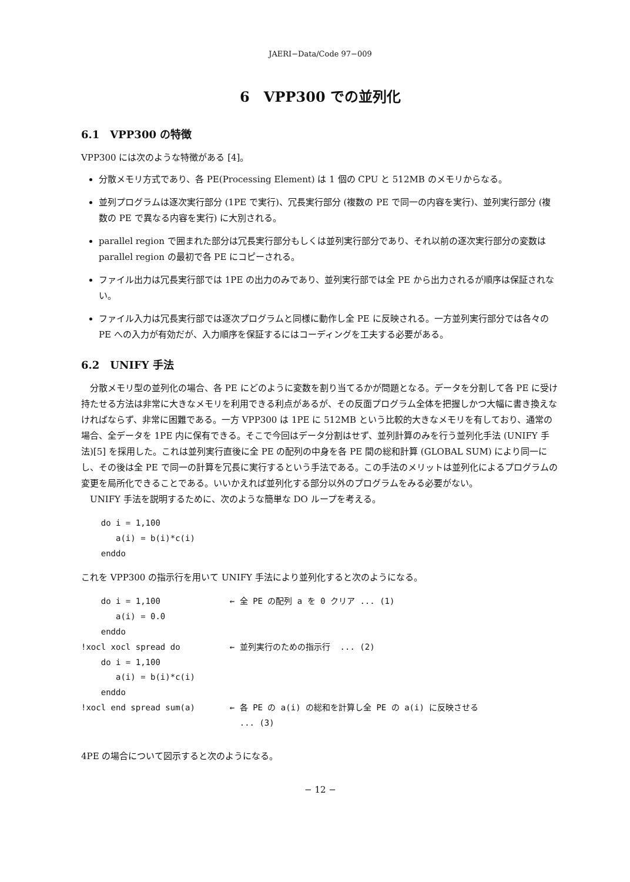JAERI−Data/Code 97−009
6　VPP300 での並列化
6.1　VPP300 の特徴
VPP300 には次のような特徴がある [4]。
分散メモリ方式であり、各 PE(Processing Element) は 1 個の CPU と 512MB のメモリからなる。
並列プログラムは逐次実行部分 (1PE で実行)、冗長実行部分 (複数の PE で同一の内容を実行)、並列実行部分 (複数の PE で異なる内容を実行) に大別される。
parallel region で囲まれた部分は冗長実行部分もしくは並列実行部分であり、それ以前の逐次実行部分の変数は parallel region の最初で各 PE にコピーされる。
ファイル出力は冗長実行部では 1PE の出力のみであり、並列実行部では全 PE から出力されるが順序は保証されない。
ファイル入力は冗長実行部では逐次プログラムと同様に動作し全 PE に反映される。一方並列実行部分では各々の PE への入力が有効だが、入力順序を保証するにはコーディングを工夫する必要がある。
6.2　UNIFY 手法
　分散メモリ型の並列化の場合、各 PE にどのように変数を割り当てるかが問題となる。データを分割して各 PE に受け持たせる方法は非常に大きなメモリを利用できる利点があるが、その反面プログラム全体を把握しかつ大幅に書き換えなければならず、非常に困難である。一方 VPP300 は 1PE に 512MB という比較的大きなメモリを有しており、通常の場合、全データを 1PE 内に保有できる。そこで今回はデータ分割はせず、並列計算のみを行う並列化手法 (UNIFY 手法)[5] を採用した。これは並列実行直後に全 PE の配列の中身を各 PE 間の総和計算 (GLOBAL SUM) により同一にし、その後は全 PE で同一の計算を冗長に実行するという手法である。この手法のメリットは並列化によるプログラムの変更を局所化できることである。いいかえれば並列化する部分以外のプログラムをみる必要がない。
　UNIFY 手法を説明するために、次のような簡単な DO ループを考える。
    do i = 1,100
       a(i) = b(i)*c(i)
    enddo
これを VPP300 の指示行を用いて UNIFY 手法により並列化すると次のようになる。
    do i = 1,100              ← 全 PE の配列 a を 0 クリア ... (1)
       a(i) = 0.0
    enddo
!xocl xocl spread do          ← 並列実行のための指示行  ... (2)
    do i = 1,100
       a(i) = b(i)*c(i)
    enddo
!xocl end spread sum(a)       ← 各 PE の a(i) の総和を計算し全 PE の a(i) に反映させる
                                ... (3)
4PE の場合について図示すると次のようになる。
− 12 −